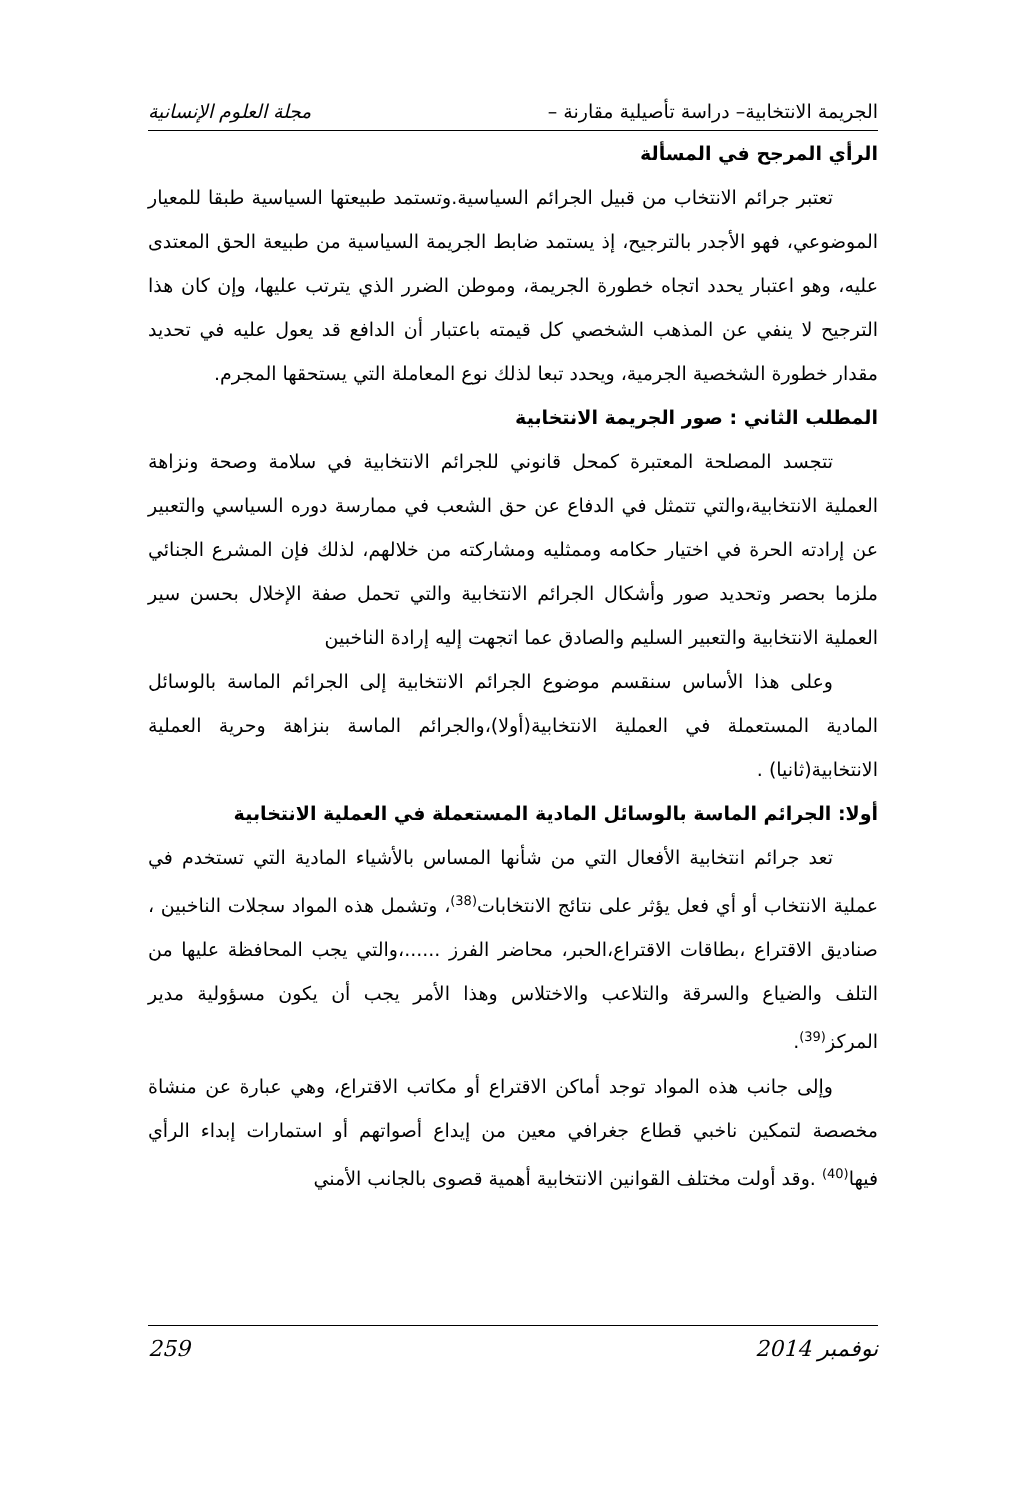الجريمة الانتخابية– دراسة تأصيلية مقارنة – مجلة العلوم الإنسانية
الرأي المرجح في المسألة
تعتبر جرائم الانتخاب من قبيل الجرائم السياسية.وتستمد طبيعتها السياسية طبقا للمعيار الموضوعي، فهو الأجدر بالترجيح، إذ يستمد ضابط الجريمة السياسية من طبيعة الحق المعتدى عليه، وهو اعتبار يحدد اتجاه خطورة الجريمة، وموطن الضرر الذي يترتب عليها، وإن كان هذا الترجيح لا ينفي عن المذهب الشخصي كل قيمته باعتبار أن الدافع قد يعول عليه في تحديد مقدار خطورة الشخصية الجرمية، ويحدد تبعا لذلك نوع المعاملة التي يستحقها المجرم.
المطلب الثاني : صور الجريمة الانتخابية
تتجسد المصلحة المعتبرة كمحل قانوني للجرائم الانتخابية في سلامة وصحة ونزاهة العملية الانتخابية،والتي تتمثل في الدفاع عن حق الشعب في ممارسة دوره السياسي والتعبير عن إرادته الحرة في اختيار حكامه وممثليه ومشاركته من خلالهم، لذلك فإن المشرع الجنائي ملزما بحصر وتحديد صور وأشكال الجرائم الانتخابية والتي تحمل صفة الإخلال بحسن سير العملية الانتخابية والتعبير السليم والصادق عما اتجهت إليه إرادة الناخبين
وعلى هذا الأساس سنقسم موضوع الجرائم الانتخابية إلى الجرائم الماسة بالوسائل المادية المستعملة في العملية الانتخابية(أولا)،والجرائم الماسة بنزاهة وحرية العملية الانتخابية(ثانيا) .
أولا: الجرائم الماسة بالوسائل المادية المستعملة في العملية الانتخابية
تعد جرائم انتخابية الأفعال التي من شأنها المساس بالأشياء المادية التي تستخدم في عملية الانتخاب أو أي فعل يؤثر على نتائج الانتخابات<sup>(38)</sup>، وتشمل هذه المواد سجلات الناخبين ، صناديق الاقتراع ،بطاقات الاقتراع،الحبر، محاضر الفرز ......،والتي يجب المحافظة عليها من التلف والضياع والسرقة والتلاعب والاختلاس وهذا الأمر يجب أن يكون مسؤولية مدير المركز<sup>(39)</sup>.
وإلى جانب هذه المواد توجد أماكن الاقتراع أو مكاتب الاقتراع، وهي عبارة عن منشاة مخصصة لتمكين ناخبي قطاع جغرافي معين من إيداع أصواتهم أو استمارات إبداء الرأي فيها<sup>(40)</sup> .وقد أولت مختلف القوانين الانتخابية أهمية قصوى بالجانب الأمني
نوفمبر 2014 259